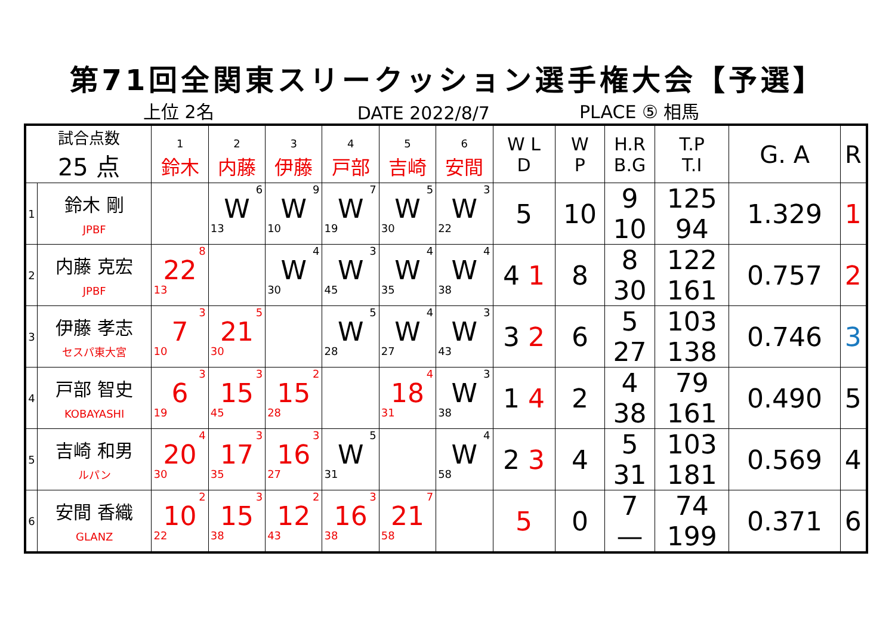第71回全関東スリークッション選手権大会【予選】
上位 2名 DATE 2022/8/7 PLACE ⑤ 相馬
| 試合点数 25 点 | | 1 鈴木 | 2 内藤 | 3 伊藤 | 4 戸部 | 5 吉崎 | 6 安間 | W L D | W P | H.R B.G | T.P T.I | G. A | R |
| --- | --- | --- | --- | --- | --- | --- | --- | --- | --- | --- | --- | --- | --- |
| 1 | 鈴木 剛 JPBF | | 6 W 13 | 9 W 10 | 7 W 19 | 5 W 30 | 3 W 22 | 5 | 10 | 9 10 | 125 94 | 1.329 | 1 |
| 2 | 内藤 克宏 JPBF | 8 22 13 | | 4 W 30 | 3 W 45 | 4 W 35 | 4 W 38 | 4 1 | 8 | 8 30 | 122 161 | 0.757 | 2 |
| 3 | 伊藤 孝志 セスパ東大宮 | 3 7 10 | 5 21 30 | | 5 W 28 | 4 W 27 | 3 W 43 | 3 2 | 6 | 5 27 | 103 138 | 0.746 | 3 |
| 4 | 戸部 智史 KOBAYASHI | 3 6 19 | 3 15 45 | 2 15 28 | | 4 18 31 | 3 W 38 | 1 4 | 2 | 4 38 | 79 161 | 0.490 | 5 |
| 5 | 吉崎 和男 ルパン | 4 20 30 | 3 17 35 | 3 16 27 | 5 W 31 | | 4 W 58 | 2 3 | 4 | 5 31 | 103 181 | 0.569 | 4 |
| 6 | 安間 香織 GLANZ | 2 10 22 | 3 15 38 | 2 12 43 | 3 16 38 | 7 21 58 | | 5 | 0 | 7 — | 74 199 | 0.371 | 6 |